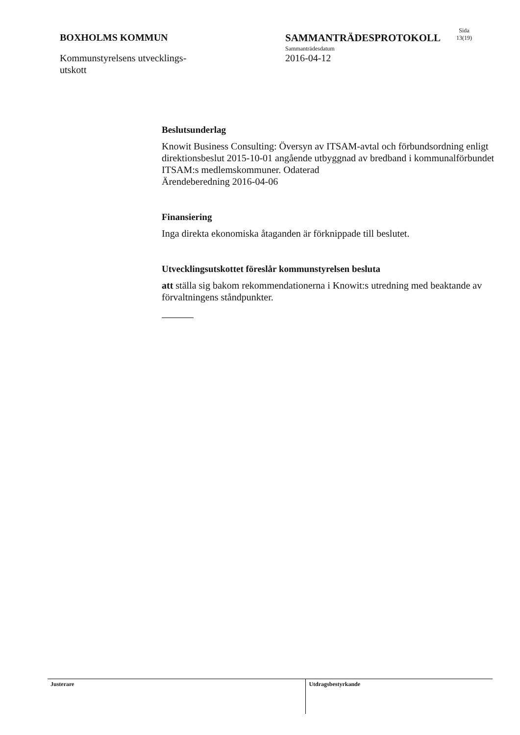BOXHOLMS KOMMUN
Kommunstyrelsens utvecklings-
utskott
SAMMANTRÄDESPROTOKOLL
Sammanträdesdatum
2016-04-12
Sida
13(19)
Beslutsunderlag
Knowit Business Consulting: Översyn av ITSAM-avtal och förbundsordning enligt direktionsbeslut 2015-10-01 angående utbyggnad av bredband i kommunalförbundet ITSAM:s medlemskommuner. Odaterad
Ärendeberedning 2016-04-06
Finansiering
Inga direkta ekonomiska åtaganden är förknippade till beslutet.
Utvecklingsutskottet föreslår kommunstyrelsen besluta
att ställa sig bakom rekommendationerna i Knowit:s utredning med beaktande av förvaltningens ståndpunkter.
Justerare
Utdragsbestyrkande